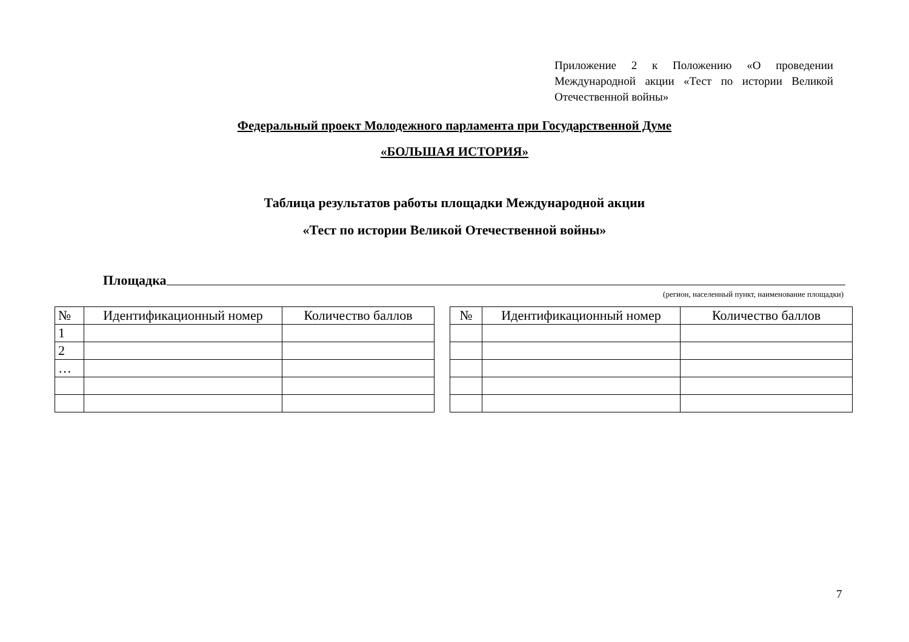Приложение 2 к Положению «О проведении Международной акции «Тест по истории Великой Отечественной войны»
Федеральный проект Молодежного парламента при Государственной Думе
«БОЛЬШАЯ ИСТОРИЯ»
Таблица результатов работы площадки Международной акции
«Тест по истории Великой Отечественной войны»
Площадка
(регион, населенный пункт, наименование площадки)
| № | Идентификационный номер | Количество баллов |
| 1 | | |
| 2 | | |
| … | | |
| № | Идентификационный номер | Количество баллов |
7